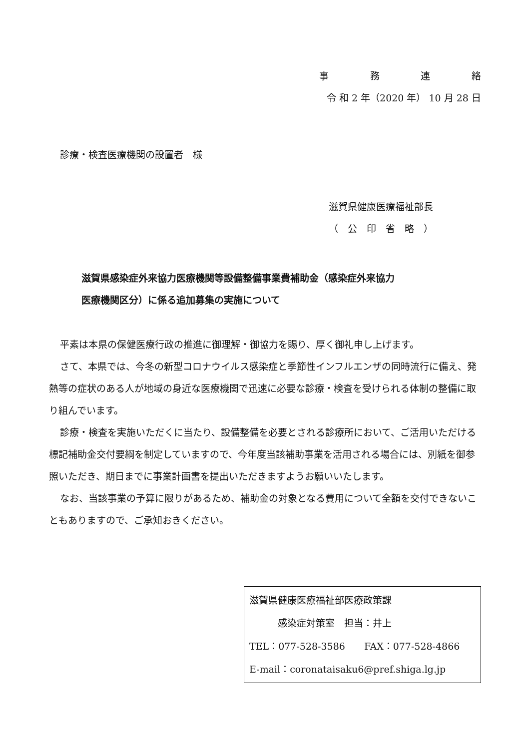事務連絡
令 和 2 年（2020 年） 10 月 28 日
診療・検査医療機関の設置者　様
滋賀県健康医療福祉部長
（　公　印　省　略　）
滋賀県感染症外来協力医療機関等設備整備事業費補助金（感染症外来協力
医療機関区分）に係る追加募集の実施について
平素は本県の保健医療行政の推進に御理解・御協力を賜り、厚く御礼申し上げます。
さて、本県では、今冬の新型コロナウイルス感染症と季節性インフルエンザの同時流行に備え、発熱等の症状のある人が地域の身近な医療機関で迅速に必要な診療・検査を受けられる体制の整備に取り組んでいます。
診療・検査を実施いただくに当たり、設備整備を必要とされる診療所において、ご活用いただける標記補助金交付要綱を制定していますので、今年度当該補助事業を活用される場合には、別紙を御参照いただき、期日までに事業計画書を提出いただきますようお願いいたします。
なお、当該事業の予算に限りがあるため、補助金の対象となる費用について全額を交付できないこともありますので、ご承知おきください。
滋賀県健康医療福祉部医療政策課
　　　感染症対策室　担当：井上
TEL：077-528-3586　　FAX：077-528-4866
E-mail：coronataisaku6@pref.shiga.lg.jp